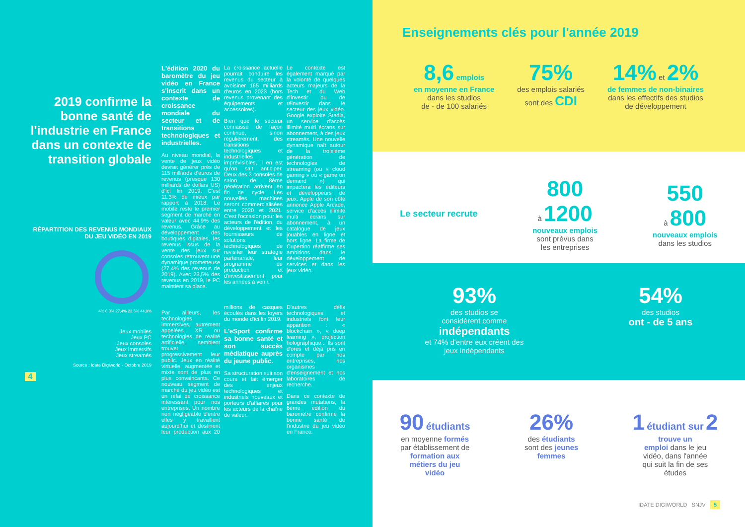2019 confirme la bonne santé de l'industrie en France dans un contexte de transition globale
RÉPARTITION DES REVENUS MONDIAUX DU JEU VIDÉO EN 2019
4% 0,3% 27,4% 23,5% 44,9%
Jeux mobiles
Jeux PC
Jeux consoles
Jeux immersifs
Jeux streamés
Source : Idate Digiworld - Octobre 2019
4
L'édition 2020 du baromètre du jeu vidéo en France s'inscrit dans un contexte de croissance mondiale du secteur et de transitions technologiques et industrielles.
Au niveau mondial, la vente de jeux vidéo devrait générer près de 115 milliards d'euros de revenus (presque 130 milliards de dollars US) d'ici fin 2019. C'est 11.3% de mieux par rapport à 2018. Le mobile reste le premier segment de marché en valeur avec 44.9% des revenus. Grâce au développement des boutiques digitales, les revenus issus de la vente des jeux sur consoles retrouvent une dynamique prometteuse (27,4% des revenus de 2019). Avec 23,5% des revenus en 2019, le PC maintient sa place.
La croissance actuelle pourrait conduire les revenus du secteur à avoisiner 165 milliards d'euros en 2023 (hors revenus provenant des équipements et accessoires).
Bien que le secteur connaisse de façon continue, sinon régulièrement, des transitions technologiques et industrielles imprévisibles, il en est qu'on sait anticiper. Deux des 3 consoles de salon de 8ème génération arrivent en fin de cycle. Les nouvelles machines seront commercialisées entre 2020 et 2021. C'est l'occasion pour les acteurs de l'édition, du développement et les fournisseurs de solutions technologiques de revisiter leur stratégie partenariale, leur programme de production et d'investissement pour les années à venir.
Le contexte est également marqué par la volonté de quelques acteurs majeurs de la Tech et du Web d'investir ou de réinvestir dans le secteur des jeux vidéo. Google exploite Stadia, un service d'accès illimité multi écrans sur abonnement, à des jeux streamés. Une nouvelle dynamique naît autour de la troisième génération de technologies de streaming (ou « cloud gaming » ou « game on demand ») qui impactera les éditeurs et développeurs de jeux. Apple de son côté annonce Apple Arcade, service d'accès illimité multi écrans sur abonnement, à un catalogue de jeux jouables en ligne et hors ligne. La firme de Cupertino réaffirme ses ambitions dans le développement de services et dans les jeux vidéo.
Par ailleurs, les technologies immersives, autrement appelées XR ou technologies de réalité artificielle, semblent trouver progressivement leur public. Jeux en réalité virtuelle, augmentée et mixte sont de plus en plus convaincants. Ce nouveau segment de marché du jeu vidéo est un relai de croissance intéressant pour nos entreprises. Un nombre non négligeable d'entre elles y travaillent aujourd'hui et destinent leur production aux 20 millions de casques écoulés dans les foyers du monde d'ici fin 2019.
L'eSport confirme sa bonne santé et son succès médiatique auprès du jeune public.
Sa structuration suit son cours et fait émerger des enjeux technologiques et industriels nouveaux et porteurs d'affaires pour les acteurs de la chaîne de valeur.
D'autres défis technologiques et industriels font leur apparition : « blockchain », « deep learning », projection holographique... Ils sont d'ores et déjà pris en compte par nos entreprises, nos organismes d'enseignement et nos laboratoires de recherche.
Dans ce contexte de grandes mutations, la 6ème édition du baromètre confirme la bonne santé de l'industrie du jeu vidéo en France.
Enseignements clés pour l'année 2019
8,6 emplois
en moyenne en France
dans les studios
de - de 100 salariés
75%
des emplois salariés
sont des CDI
14% et 2%
de femmes de non-binaires
dans les effectifs des studios
de développement
Le secteur recrute
800
à 1200
nouveaux emplois
sont prévus dans
les entreprises
550
à 800
nouveaux emplois
dans les studios
93%
des studios se
considèrent comme
indépendants
et 74% d'entre eux créent des
jeux indépendants
54%
des studios
ont - de 5 ans
90 étudiants
en moyenne formés
par établissement de
formation aux
métiers du jeu
vidéo
26%
des étudiants
sont des jeunes
femmes
1 étudiant sur 2
trouve un
emploi dans le jeu
vidéo, dans l'année
qui suit la fin de ses
études
IDATE DIGIWORLD SNJV 5